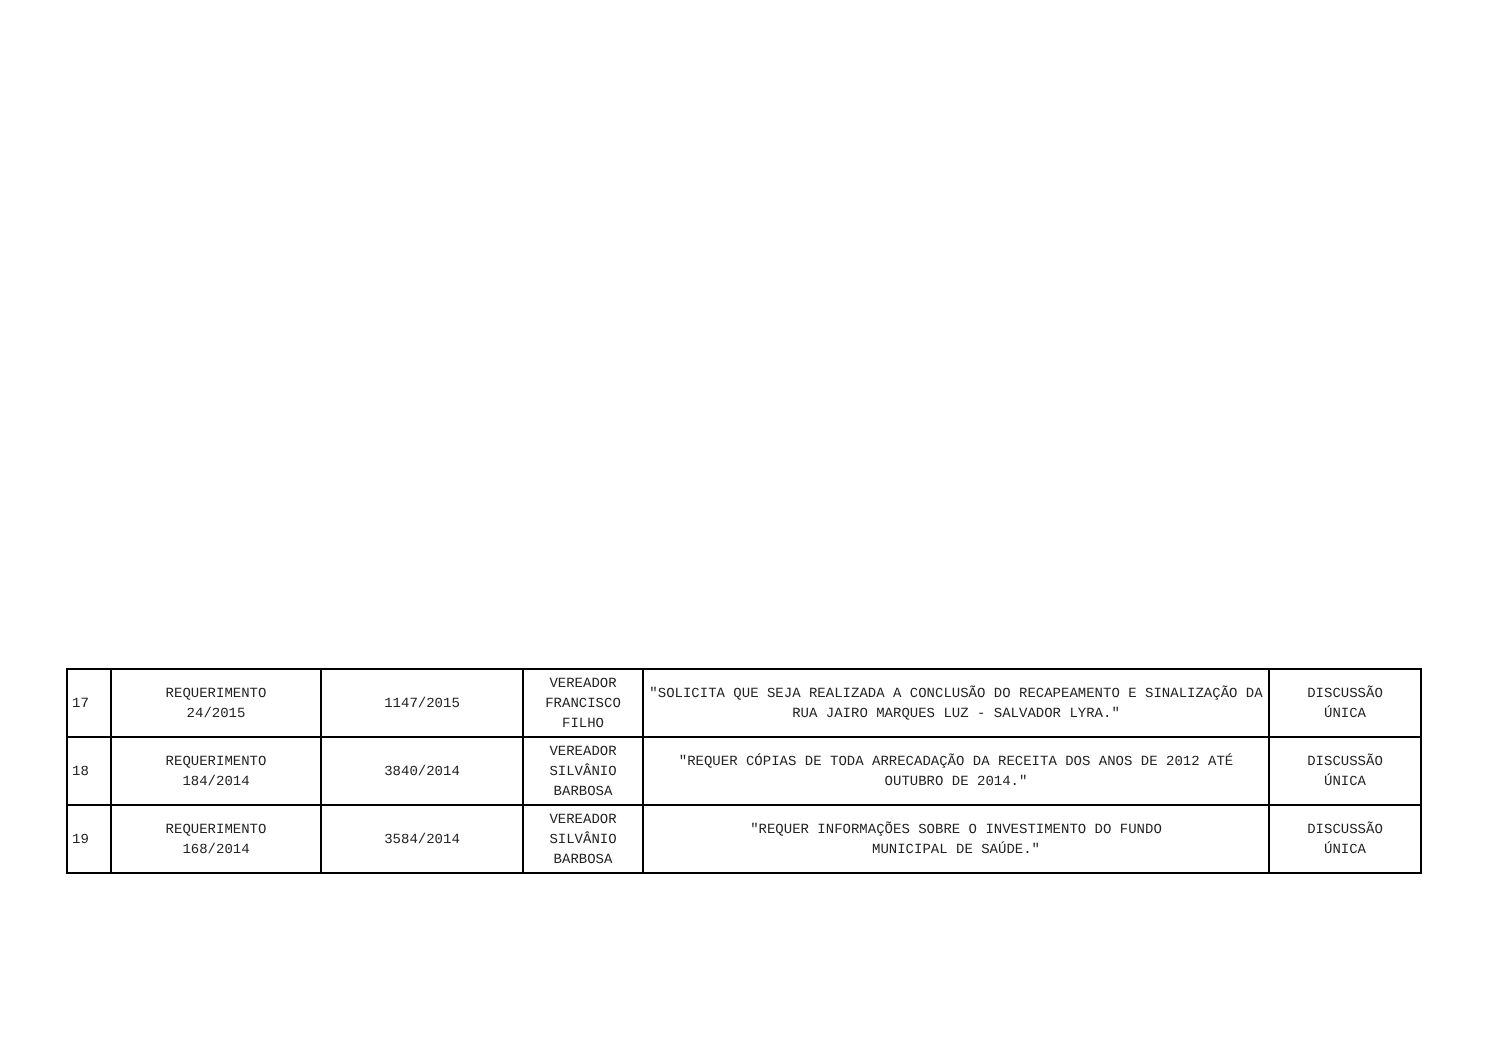| 17 | REQUERIMENTO 24/2015 | 1147/2015 | VEREADOR FRANCISCO FILHO | "SOLICITA QUE SEJA REALIZADA A CONCLUSÃO DO RECAPEAMENTO E SINALIZAÇÃO DA RUA JAIRO MARQUES LUZ - SALVADOR LYRA." | DISCUSSÃO ÚNICA |
| 18 | REQUERIMENTO 184/2014 | 3840/2014 | VEREADOR SILVÂNIO BARBOSA | "REQUER CÓPIAS DE TODA ARRECADAÇÃO DA RECEITA DOS ANOS DE 2012 ATÉ OUTUBRO DE 2014." | DISCUSSÃO ÚNICA |
| 19 | REQUERIMENTO 168/2014 | 3584/2014 | VEREADOR SILVÂNIO BARBOSA | "REQUER INFORMAÇÕES SOBRE O INVESTIMENTO DO FUNDO MUNICIPAL DE SAÚDE." | DISCUSSÃO ÚNICA |